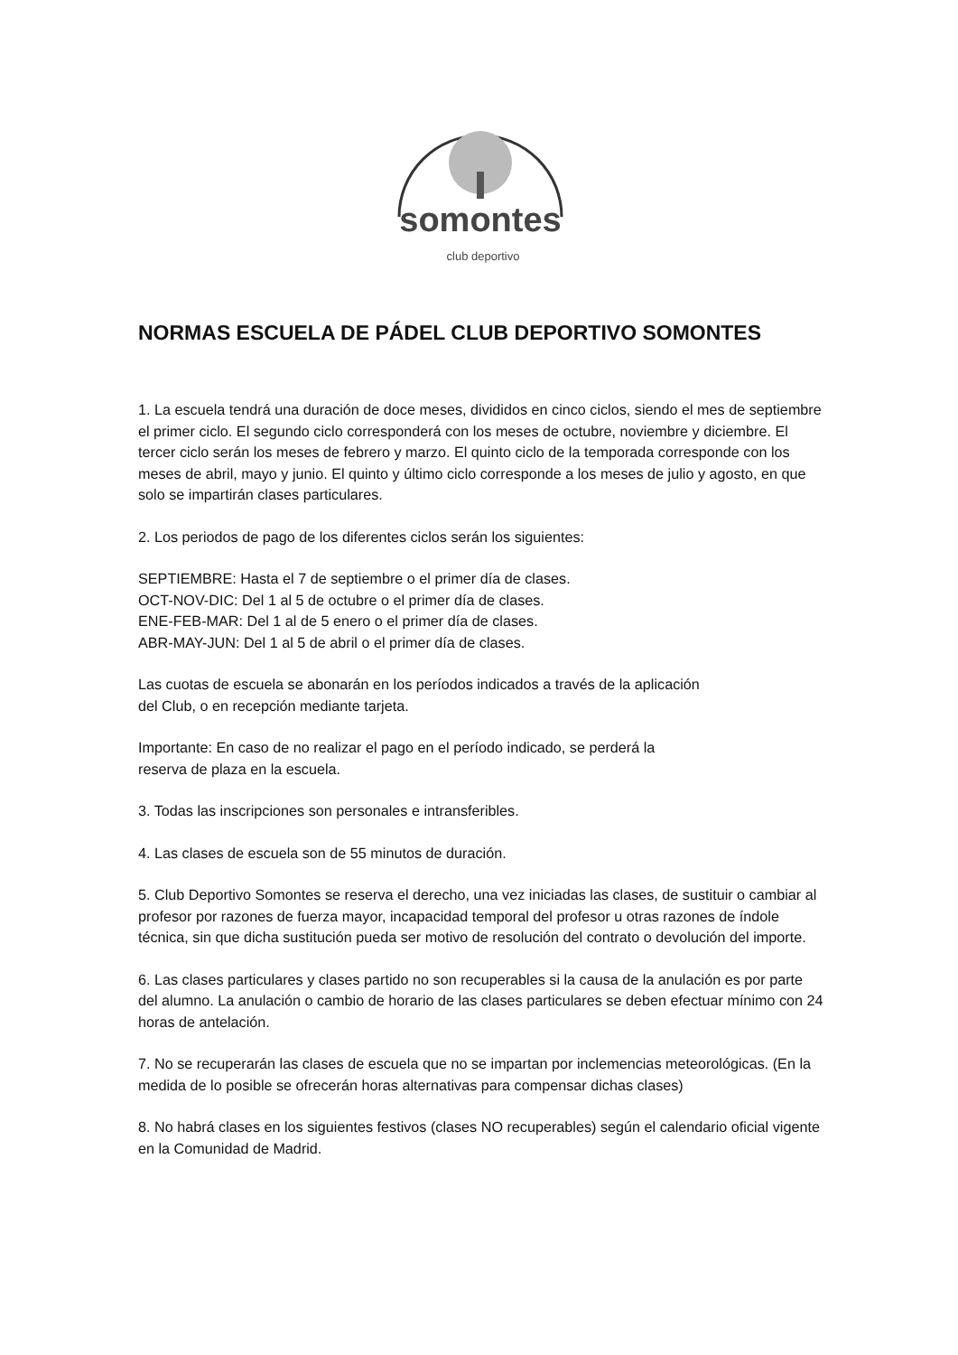somontes
club deportivo
NORMAS ESCUELA DE PÁDEL CLUB DEPORTIVO SOMONTES
1. La escuela tendrá una duración de doce meses, divididos en cinco ciclos, siendo el mes de septiembre el primer ciclo. El segundo ciclo corresponderá con los meses de octubre, noviembre y diciembre. El tercer ciclo serán los meses de febrero y marzo. El quinto ciclo de la temporada corresponde con los meses de abril, mayo y junio. El quinto y último ciclo corresponde a los meses de julio y agosto, en que solo se impartirán clases particulares.
2. Los periodos de pago de los diferentes ciclos serán los siguientes:
SEPTIEMBRE: Hasta el 7 de septiembre o el primer día de clases.
OCT-NOV-DIC: Del 1 al 5 de octubre o el primer día de clases.
ENE-FEB-MAR: Del 1 al de 5 enero o el primer día de clases.
ABR-MAY-JUN: Del 1 al 5 de abril o el primer día de clases.
Las cuotas de escuela se abonarán en los períodos indicados a través de la aplicación
del Club, o en recepción mediante tarjeta.
Importante: En caso de no realizar el pago en el período indicado, se perderá la
reserva de plaza en la escuela.
3. Todas las inscripciones son personales e intransferibles.
4. Las clases de escuela son de 55 minutos de duración.
5. Club Deportivo Somontes se reserva el derecho, una vez iniciadas las clases, de sustituir o cambiar al profesor por razones de fuerza mayor, incapacidad temporal del profesor u otras razones de índole técnica, sin que dicha sustitución pueda ser motivo de resolución del contrato o devolución del importe.
6. Las clases particulares y clases partido no son recuperables si la causa de la anulación es por parte del alumno. La anulación o cambio de horario de las clases particulares se deben efectuar mínimo con 24 horas de antelación.
7. No se recuperarán las clases de escuela que no se impartan por inclemencias meteorológicas. (En la medida de lo posible se ofrecerán horas alternativas para compensar dichas clases)
8. No habrá clases en los siguientes festivos (clases NO recuperables) según el calendario oficial vigente en la Comunidad de Madrid.